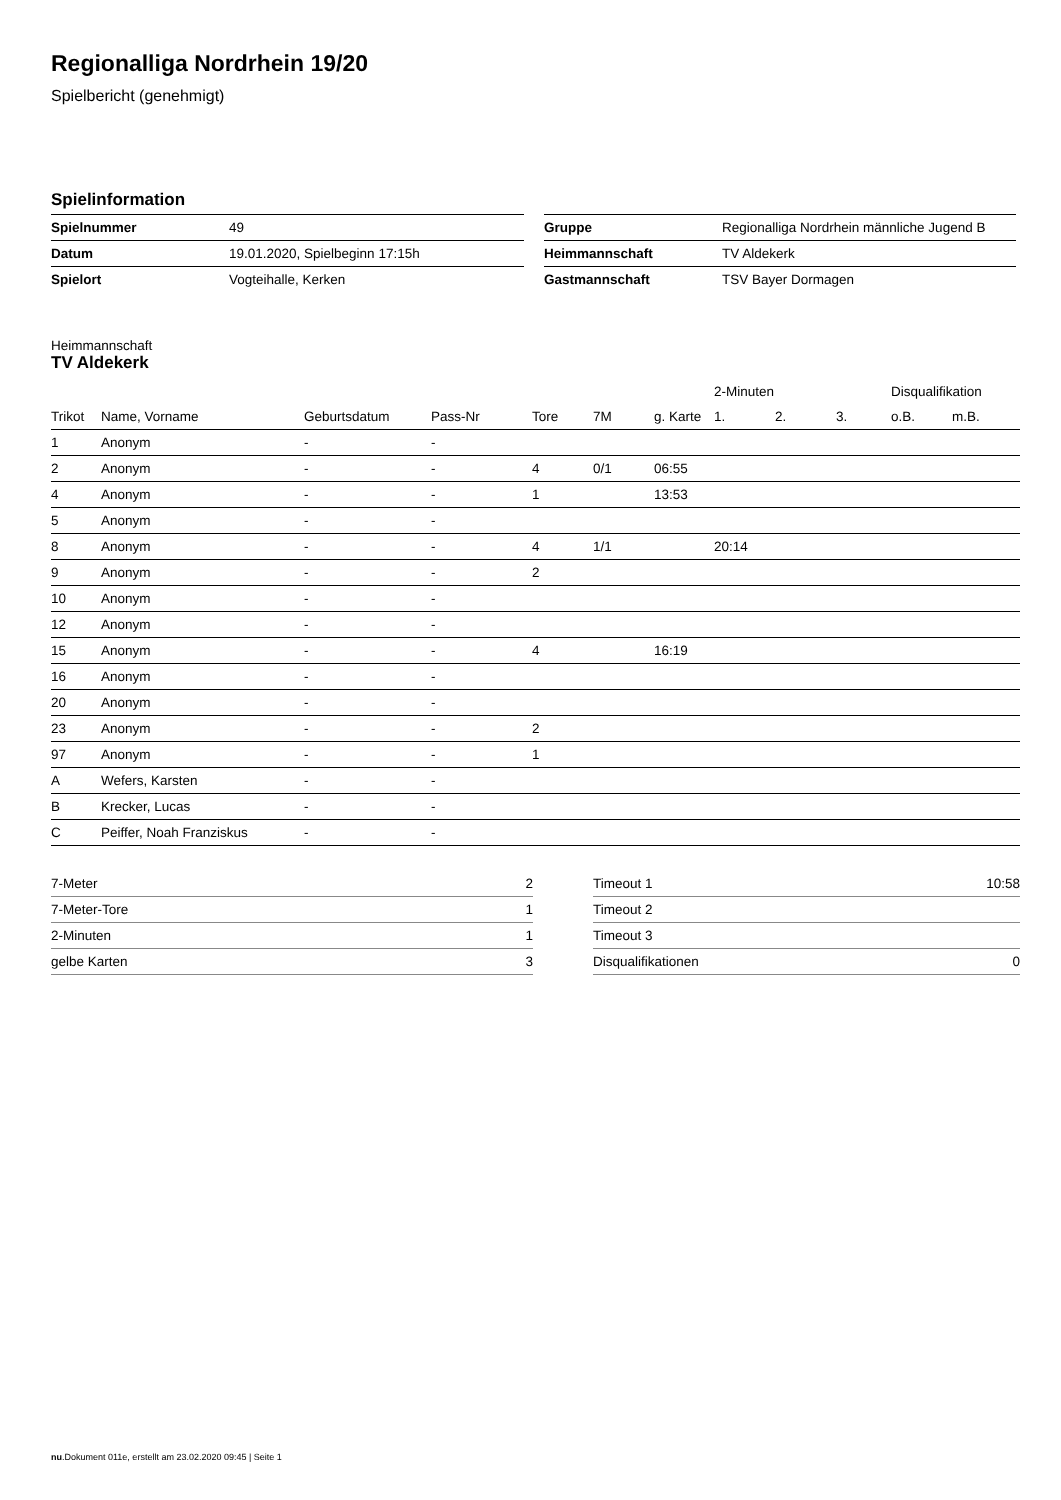Regionalliga Nordrhein 19/20
Spielbericht (genehmigt)
Spielinformation
| Spielnummer | 49 |
| Datum | 19.01.2020, Spielbeginn 17:15h |
| Spielort | Vogteihalle, Kerken |
| Gruppe | Regionalliga Nordrhein männliche Jugend B |
| Heimmannschaft | TV Aldekerk |
| Gastmannschaft | TSV Bayer Dormagen |
Heimmannschaft
TV Aldekerk
| | | | | | | | 2-Minuten | | | Disqualifikation | |
| --- | --- | --- | --- | --- | --- | --- | --- | --- | --- | --- | --- |
| Trikot | Name, Vorname | Geburtsdatum | Pass-Nr | Tore | 7M | g. Karte | 1. | 2. | 3. | o.B. | m.B. |
| 1 | Anonym | - | - | | | | | | | | |
| 2 | Anonym | - | - | 4 | 0/1 | 06:55 | | | | | |
| 4 | Anonym | - | - | 1 | | 13:53 | | | | | |
| 5 | Anonym | - | - | | | | | | | | |
| 8 | Anonym | - | - | 4 | 1/1 | | 20:14 | | | | |
| 9 | Anonym | - | - | 2 | | | | | | | |
| 10 | Anonym | - | - | | | | | | | | |
| 12 | Anonym | - | - | | | | | | | | |
| 15 | Anonym | - | - | 4 | | 16:19 | | | | | |
| 16 | Anonym | - | - | | | | | | | | |
| 20 | Anonym | - | - | | | | | | | | |
| 23 | Anonym | - | - | 2 | | | | | | | |
| 97 | Anonym | - | - | 1 | | | | | | | |
| A | Wefers, Karsten | - | - | | | | | | | | |
| B | Krecker, Lucas | - | - | | | | | | | | |
| C | Peiffer, Noah Franziskus | - | - | | | | | | | | |
| 7-Meter | 2 |
| 7-Meter-Tore | 1 |
| 2-Minuten | 1 |
| gelbe Karten | 3 |
| Timeout 1 | 10:58 |
| Timeout 2 | |
| Timeout 3 | |
| Disqualifikationen | 0 |
nu.Dokument 011e, erstellt am 23.02.2020 09:45 | Seite 1